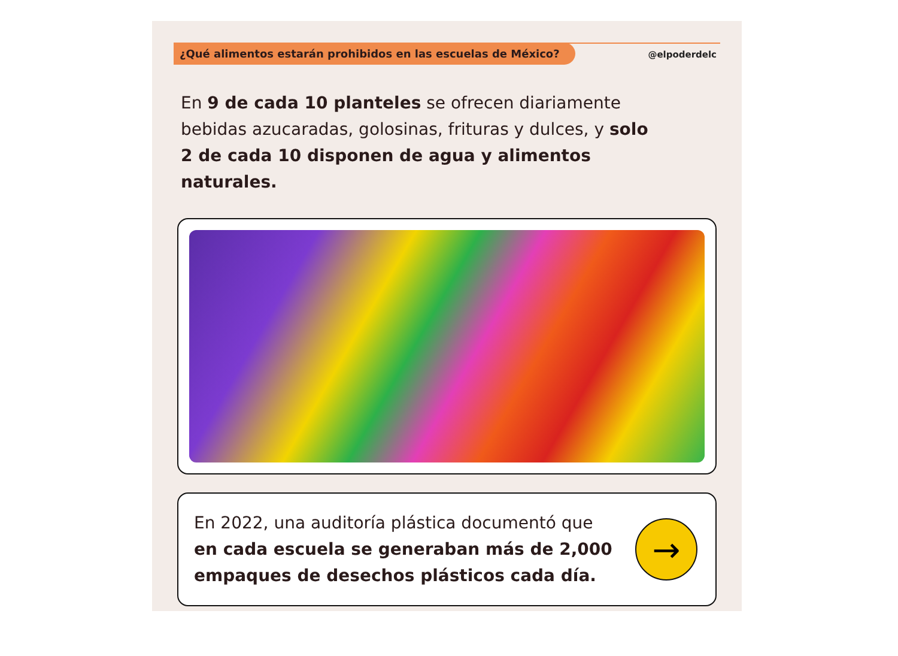¿Qué alimentos estarán prohibidos en las escuelas de México?
@elpoderdelc
En 9 de cada 10 planteles se ofrecen diariamente bebidas azucaradas, golosinas, frituras y dulces, y solo 2 de cada 10 disponen de agua y alimentos naturales.
En 2022, una auditoría plástica documentó que
en cada escuela se generaban más de 2,000
empaques de desechos plásticos cada día.
→